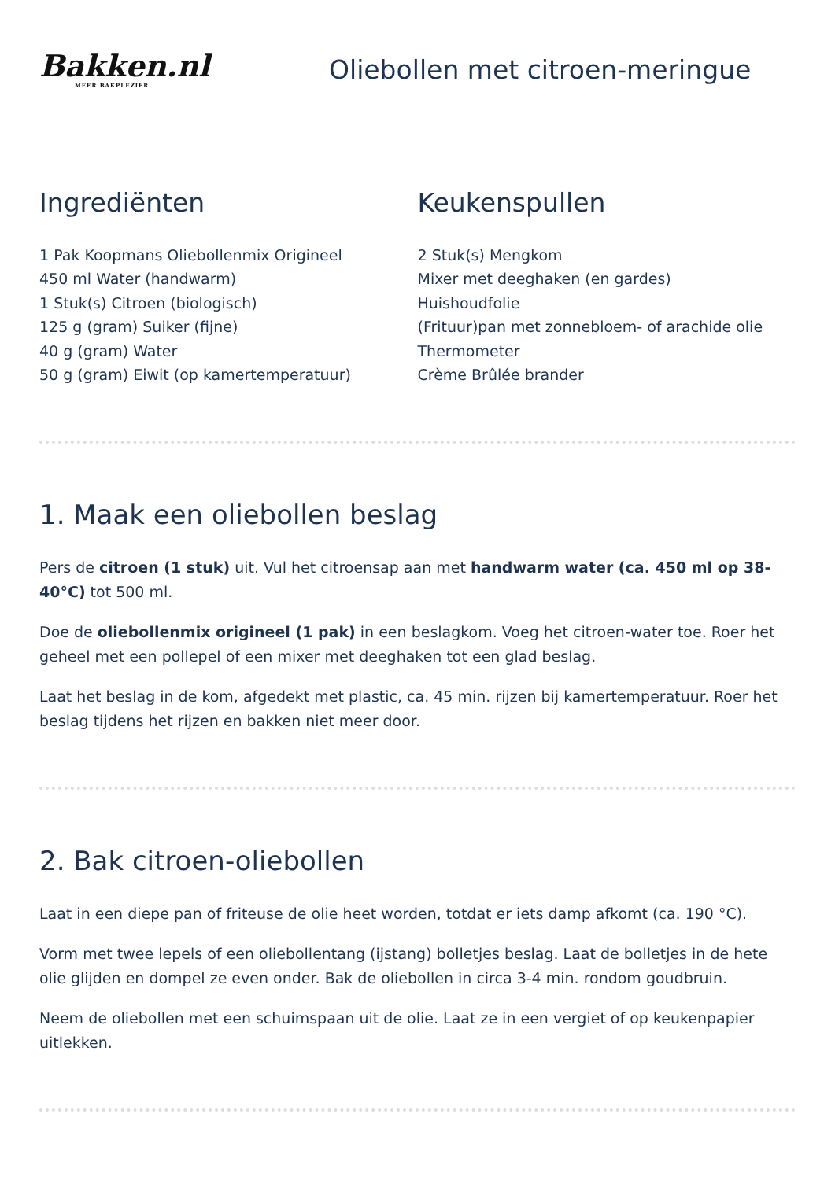Bakken.nl
MEER BAKPLEZIER
Oliebollen met citroen-meringue
Ingrediënten
1 Pak Koopmans Oliebollenmix Origineel
450 ml Water (handwarm)
1 Stuk(s) Citroen (biologisch)
125 g (gram) Suiker (fijne)
40 g (gram) Water
50 g (gram) Eiwit (op kamertemperatuur)
Keukenspullen
2 Stuk(s) Mengkom
Mixer met deeghaken (en gardes)
Huishoudfolie
(Frituur)pan met zonnebloem- of arachide olie
Thermometer
Crème Brûlée brander
1. Maak een oliebollen beslag
Pers de citroen (1 stuk) uit. Vul het citroensap aan met handwarm water (ca. 450 ml op 38-40°C) tot 500 ml.
Doe de oliebollenmix origineel (1 pak) in een beslagkom. Voeg het citroen-water toe. Roer het geheel met een pollepel of een mixer met deeghaken tot een glad beslag.
Laat het beslag in de kom, afgedekt met plastic, ca. 45 min. rijzen bij kamertemperatuur. Roer het beslag tijdens het rijzen en bakken niet meer door.
2. Bak citroen-oliebollen
Laat in een diepe pan of friteuse de olie heet worden, totdat er iets damp afkomt (ca. 190 °C).
Vorm met twee lepels of een oliebollentang (ijstang) bolletjes beslag. Laat de bolletjes in de hete olie glijden en dompel ze even onder. Bak de oliebollen in circa 3-4 min. rondom goudbruin.
Neem de oliebollen met een schuimspaan uit de olie. Laat ze in een vergiet of op keukenpapier uitlekken.